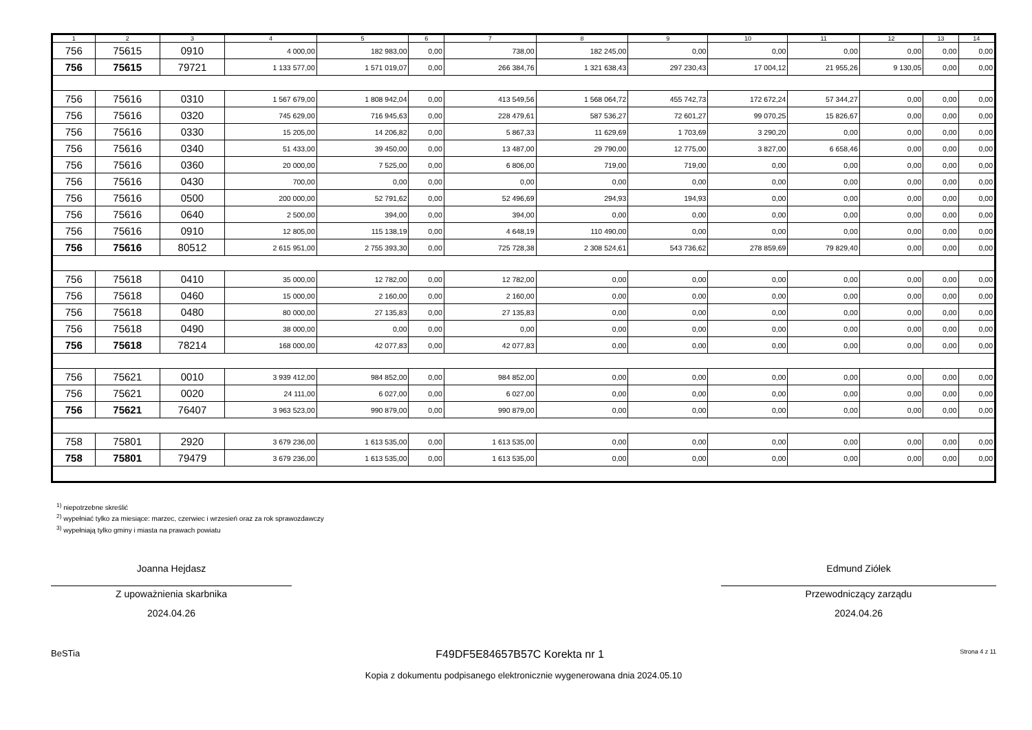| 1 | 2 | 3 | 4 | 5 | 6 | 7 | 8 | 9 | 10 | 11 | 12 | 13 | 14 |
| --- | --- | --- | --- | --- | --- | --- | --- | --- | --- | --- | --- | --- | --- |
| 756 | 75615 | 0910 | 4 000,00 | 182 983,00 | 0,00 | 738,00 | 182 245,00 | 0,00 | 0,00 | 0,00 | 0,00 | 0,00 | 0,00 |
| 756 | 75615 | 79721 | 1 133 577,00 | 1 571 019,07 | 0,00 | 266 384,76 | 1 321 638,43 | 297 230,43 | 17 004,12 | 21 955,26 | 9 130,05 | 0,00 | 0,00 |
| 756 | 75616 | 0310 | 1 567 679,00 | 1 808 942,04 | 0,00 | 413 549,56 | 1 568 064,72 | 455 742,73 | 172 672,24 | 57 344,27 | 0,00 | 0,00 | 0,00 |
| 756 | 75616 | 0320 | 745 629,00 | 716 945,63 | 0,00 | 228 479,61 | 587 536,27 | 72 601,27 | 99 070,25 | 15 826,67 | 0,00 | 0,00 | 0,00 |
| 756 | 75616 | 0330 | 15 205,00 | 14 206,82 | 0,00 | 5 867,33 | 11 629,69 | 1 703,69 | 3 290,20 | 0,00 | 0,00 | 0,00 | 0,00 |
| 756 | 75616 | 0340 | 51 433,00 | 39 450,00 | 0,00 | 13 487,00 | 29 790,00 | 12 775,00 | 3 827,00 | 6 658,46 | 0,00 | 0,00 | 0,00 |
| 756 | 75616 | 0360 | 20 000,00 | 7 525,00 | 0,00 | 6 806,00 | 719,00 | 719,00 | 0,00 | 0,00 | 0,00 | 0,00 | 0,00 |
| 756 | 75616 | 0430 | 700,00 | 0,00 | 0,00 | 0,00 | 0,00 | 0,00 | 0,00 | 0,00 | 0,00 | 0,00 | 0,00 |
| 756 | 75616 | 0500 | 200 000,00 | 52 791,62 | 0,00 | 52 496,69 | 294,93 | 194,93 | 0,00 | 0,00 | 0,00 | 0,00 | 0,00 |
| 756 | 75616 | 0640 | 2 500,00 | 394,00 | 0,00 | 394,00 | 0,00 | 0,00 | 0,00 | 0,00 | 0,00 | 0,00 | 0,00 |
| 756 | 75616 | 0910 | 12 805,00 | 115 138,19 | 0,00 | 4 648,19 | 110 490,00 | 0,00 | 0,00 | 0,00 | 0,00 | 0,00 | 0,00 |
| 756 | 75616 | 80512 | 2 615 951,00 | 2 755 393,30 | 0,00 | 725 728,38 | 2 308 524,61 | 543 736,62 | 278 859,69 | 79 829,40 | 0,00 | 0,00 | 0,00 |
| 756 | 75618 | 0410 | 35 000,00 | 12 782,00 | 0,00 | 12 782,00 | 0,00 | 0,00 | 0,00 | 0,00 | 0,00 | 0,00 | 0,00 |
| 756 | 75618 | 0460 | 15 000,00 | 2 160,00 | 0,00 | 2 160,00 | 0,00 | 0,00 | 0,00 | 0,00 | 0,00 | 0,00 | 0,00 |
| 756 | 75618 | 0480 | 80 000,00 | 27 135,83 | 0,00 | 27 135,83 | 0,00 | 0,00 | 0,00 | 0,00 | 0,00 | 0,00 | 0,00 |
| 756 | 75618 | 0490 | 38 000,00 | 0,00 | 0,00 | 0,00 | 0,00 | 0,00 | 0,00 | 0,00 | 0,00 | 0,00 | 0,00 |
| 756 | 75618 | 78214 | 168 000,00 | 42 077,83 | 0,00 | 42 077,83 | 0,00 | 0,00 | 0,00 | 0,00 | 0,00 | 0,00 | 0,00 |
| 756 | 75621 | 0010 | 3 939 412,00 | 984 852,00 | 0,00 | 984 852,00 | 0,00 | 0,00 | 0,00 | 0,00 | 0,00 | 0,00 | 0,00 |
| 756 | 75621 | 0020 | 24 111,00 | 6 027,00 | 0,00 | 6 027,00 | 0,00 | 0,00 | 0,00 | 0,00 | 0,00 | 0,00 | 0,00 |
| 756 | 75621 | 76407 | 3 963 523,00 | 990 879,00 | 0,00 | 990 879,00 | 0,00 | 0,00 | 0,00 | 0,00 | 0,00 | 0,00 | 0,00 |
| 758 | 75801 | 2920 | 3 679 236,00 | 1 613 535,00 | 0,00 | 1 613 535,00 | 0,00 | 0,00 | 0,00 | 0,00 | 0,00 | 0,00 | 0,00 |
| 758 | 75801 | 79479 | 3 679 236,00 | 1 613 535,00 | 0,00 | 1 613 535,00 | 0,00 | 0,00 | 0,00 | 0,00 | 0,00 | 0,00 | 0,00 |
<sup>1)</sup> niepotrzebne skreślić
<sup>2)</sup> wypełniać tylko za miesiące: marzec, czerwiec i wrzesień oraz za rok sprawozdawczy
<sup>3)</sup> wypełniają tylko gminy i miasta na prawach powiatu
Joanna Hejdasz
Z upoważnienia skarbnika
2024.04.26
Edmund Ziółek
Przewodniczący zarządu
2024.04.26
BeSTia F49DF5E84657B57C Korekta nr 1 Strona 4 z 11
Kopia z dokumentu podpisanego elektronicznie wygenerowana dnia 2024.05.10